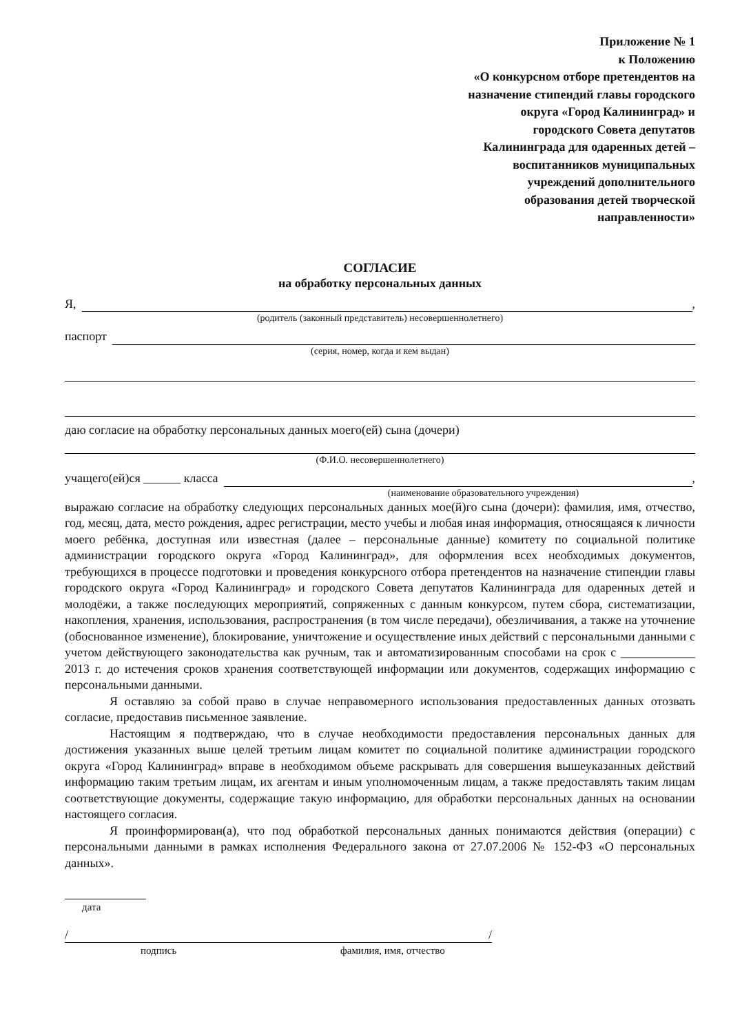Приложение № 1
к Положению
«О конкурсном отборе претендентов на
назначение стипендий главы городского
округа «Город Калининград» и
городского Совета депутатов
Калининграда для одаренных детей –
воспитанников муниципальных
учреждений дополнительного
образования детей творческой
направленности»
СОГЛАСИЕ
на обработку персональных данных
Я, ,
(родитель (законный представитель) несовершеннолетнего)
паспорт
(серия, номер, когда и кем выдан)
даю согласие на обработку персональных данных моего(ей) сына (дочери)
(Ф.И.О. несовершеннолетнего)
учащего(ей)ся ______ класса ,
(наименование образовательного учреждения)
выражаю согласие на обработку следующих персональных данных мое(й)го сына (дочери): фамилия, имя, отчество, год, месяц, дата, место рождения, адрес регистрации, место учебы и любая иная информация, относящаяся к личности моего ребёнка, доступная или известная (далее – персональные данные) комитету по социальной политике администрации городского округа «Город Калининград», для оформления всех необходимых документов, требующихся в процессе подготовки и проведения конкурсного отбора претендентов на назначение стипендии главы городского округа «Город Калининград» и городского Совета депутатов Калининграда для одаренных детей и молодёжи, а также последующих мероприятий, сопряженных с данным конкурсом, путем сбора, систематизации, накопления, хранения, использования, распространения (в том числе передачи), обезличивания, а также на уточнение (обоснованное изменение), блокирование, уничтожение и осуществление иных действий с персональными данными с учетом действующего законодательства как ручным, так и автоматизированным способами на срок с ____________ 2013 г. до истечения сроков хранения соответствующей информации или документов, содержащих информацию с персональными данными.
Я оставляю за собой право в случае неправомерного использования предоставленных данных отозвать согласие, предоставив письменное заявление.
Настоящим я подтверждаю, что в случае необходимости предоставления персональных данных для достижения указанных выше целей третьим лицам комитет по социальной политике администрации городского округа «Город Калининград» вправе в необходимом объеме раскрывать для совершения вышеуказанных действий информацию таким третьим лицам, их агентам и иным уполномоченным лицам, а также предоставлять таким лицам соответствующие документы, содержащие такую информацию, для обработки персональных данных на основании настоящего согласия.
Я проинформирован(а), что под обработкой персональных данных понимаются действия (операции) с персональными данными в рамках исполнения Федерального закона от 27.07.2006 № 152-ФЗ «О персональных данных».
дата
/ /
подпись фамилия, имя, отчество